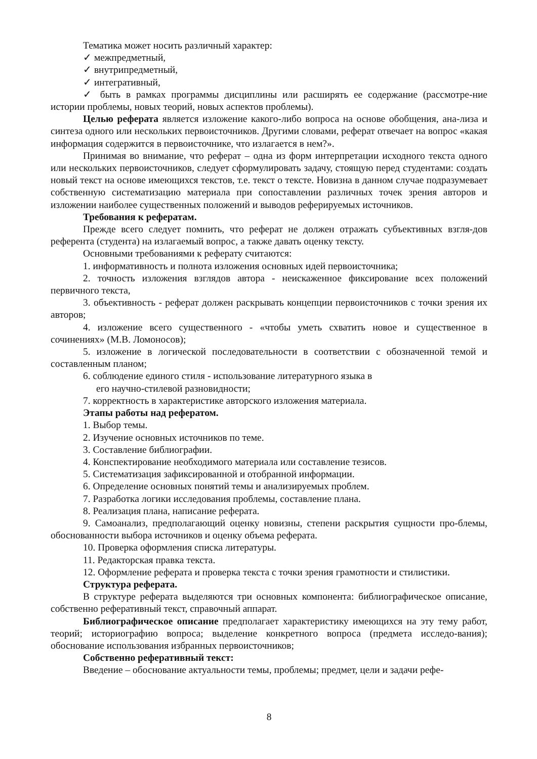Тематика может носить различный характер:
✓ межпредметный,
✓ внутрипредметный,
✓ интегративный,
✓ быть в рамках программы дисциплины или расширять ее содержание (рассмотре-ние истории проблемы, новых теорий, новых аспектов проблемы).
Целью реферата является изложение какого-либо вопроса на основе обобщения, ана-лиза и синтеза одного или нескольких первоисточников. Другими словами, реферат отвечает на вопрос «какая информация содержится в первоисточнике, что излагается в нем?».
Принимая во внимание, что реферат – одна из форм интерпретации исходного текста одного или нескольких первоисточников, следует сформулировать задачу, стоящую перед студентами: создать новый текст на основе имеющихся текстов, т.е. текст о тексте. Новизна в данном случае подразумевает собственную систематизацию материала при сопоставлении различных точек зрения авторов и изложении наиболее существенных положений и выводов реферируемых источников.
Требования к рефератам.
Прежде всего следует помнить, что реферат не должен отражать субъективных взгля-дов референта (студента) на излагаемый вопрос, а также давать оценку тексту.
Основными требованиями к реферату считаются:
1. информативность и полнота изложения основных идей первоисточника;
2. точность изложения взглядов автора - неискаженное фиксирование всех положений первичного текста,
3. объективность - реферат должен раскрывать концепции первоисточников с точки зрения их авторов;
4. изложение всего существенного - «чтобы уметь схватить новое и существенное в сочинениях» (М.В. Ломоносов);
5. изложение в логической последовательности в соответствии с обозначенной темой и составленным планом;
6. соблюдение единого стиля - использование литературного языка в
его научно-стилевой разновидности;
7. корректность в характеристике авторского изложения материала.
Этапы работы над рефератом.
1. Выбор темы.
2. Изучение основных источников по теме.
3. Составление библиографии.
4. Конспектирование необходимого материала или составление тезисов.
5. Систематизация зафиксированной и отобранной информации.
6. Определение основных понятий темы и анализируемых проблем.
7. Разработка логики исследования проблемы, составление плана.
8. Реализация плана, написание реферата.
9. Самоанализ, предполагающий оценку новизны, степени раскрытия сущности про-блемы, обоснованности выбора источников и оценку объема реферата.
10. Проверка оформления списка литературы.
11. Редакторская правка текста.
12. Оформление реферата и проверка текста с точки зрения грамотности и стилистики.
Структура реферата.
В структуре реферата выделяются три основных компонента: библиографическое описание, собственно реферативный текст, справочный аппарат.
Библиографическое описание предполагает характеристику имеющихся на эту тему работ, теорий; историографию вопроса; выделение конкретного вопроса (предмета исследо-вания); обоснование использования избранных первоисточников;
Собственно реферативный текст:
Введение – обоснование актуальности темы, проблемы; предмет, цели и задачи рефе-
8